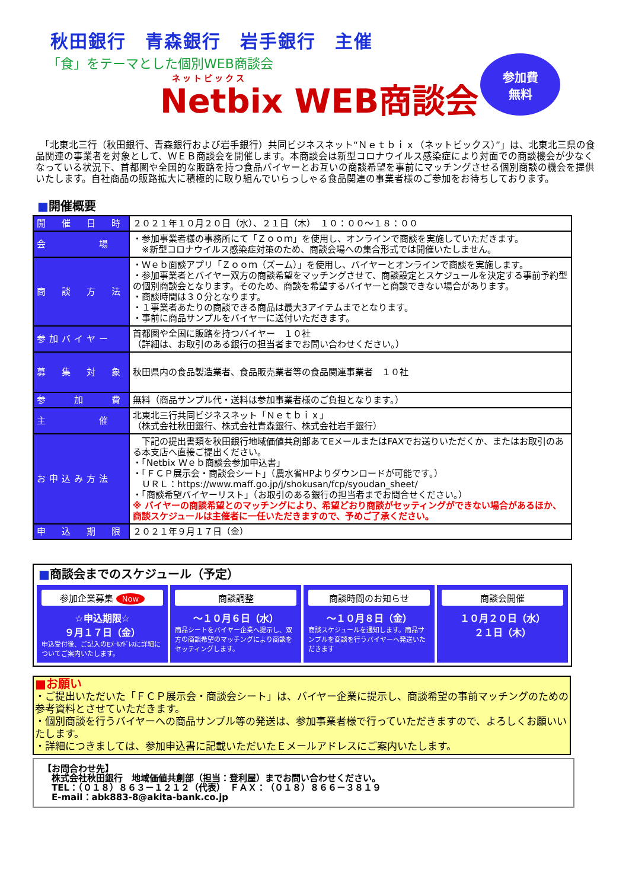秋田銀行　青森銀行　岩手銀行　主催
「食」をテーマとした個別WEB商談会
ネットビックス
Netbix WEB商談会
参加費
無料
　「北東北三行（秋田銀行、青森銀行および岩手銀行）共同ビジネスネット“Ｎｅｔｂｉｘ（ネットビックス）”」は、北東北三県の食品関連の事業者を対象として、ＷＥＢ商談会を開催します。本商談会は新型コロナウイルス感染症により対面での商談機会が少なくなっている状況下、首都圏や全国的な販路を持つ食品バイヤーとお互いの商談希望を事前にマッチングさせる個別商談の機会を提供いたします。自社商品の販路拡大に積極的に取り組んでいらっしゃる食品関連の事業者様のご参加をお待ちしております。
■開催概要
| 開 催 日 時 | ２０２１年１０月２０日（水）、２１日（木） １０：００～１８：００ |
| 会 場 | ・参加事業者様の事務所にて「Ｚｏｏｍ」を使用し、オンラインで商談を実施していただきます。 ※新型コロナウイルス感染症対策のため、商談会場への集合形式では開催いたしません。 |
| 商 談 方 法 | ・Ｗｅｂ面談アプリ「Ｚｏｏｍ（ズーム）」を使用し、バイヤーとオンラインで商談を実施します。 ・参加事業者とバイヤー双方の商談希望をマッチングさせて、商談設定とスケジュールを決定する事前予約型の個別商談会となります。そのため、商談を希望するバイヤーと商談できない場合があります。 ・商談時間は３０分となります。 ・１事業者あたりの商談できる商品は最大3アイテムまでとなります。 ・事前に商品サンプルをバイヤーに送付いただきます。 |
| 参加バイヤー | 首都圏や全国に販路を持つバイヤー １０社 （詳細は、お取引のある銀行の担当者までお問い合わせください。） |
| 募 集 対 象 | 秋田県内の食品製造業者、食品販売業者等の食品関連事業者 １０社 |
| 参 加 費 | 無料（商品サンプル代・送料は参加事業者様のご負担となります。） |
| 主 催 | 北東北三行共同ビジネスネット「Ｎｅｔｂｉｘ」 （株式会社秋田銀行、株式会社青森銀行、株式会社岩手銀行） |
| お申込み方法 | 下記の提出書類を秋田銀行地域価値共創部あてEメールまたはFAXでお送りいただくか、またはお取引のある本支店へ直接ご提出ください。 ・「Netbix Ｗｅｂ商談会参加申込書」 ・「ＦＣＰ展示会・商談会シート」（農水省HPよりダウンロードが可能です。） ＵＲＬ：https://www.maff.go.jp/j/shokusan/fcp/syoudan_sheet/ ・「商談希望バイヤーリスト」（お取引のある銀行の担当者までお問合せください。） ※ バイヤーの商談希望とのマッチングにより、希望どおり商談がセッティングができない場合があるほか、商談スケジュールは主催者に一任いただきますので、予めご了承ください。 |
| 申 込 期 限 | ２０２１年９月１７日（金） |
■商談会までのスケジュール（予定）
参加企業募集 Now
☆申込期限☆
９月１７日（金）
申込受付後、ご記入のEﾒｰﾙｱﾄﾞﾚｽに詳細についてご案内いたします。
商談調整
～１０月６日（水）
商品シートをバイヤー企業へ提示し、双方の商談希望のマッチングにより商談をセッティングします。
商談時間のお知らせ
～１０月８日（金）
商談スケジュールを通知します。商品サンプルを商談を行うバイヤーへ発送いただきます
商談会開催
１０月２０日（水）
２１日（木）
■お願い
・ご提出いただいた「ＦＣＰ展示会・商談会シート」は、バイヤー企業に提示し、商談希望の事前マッチングのための参考資料とさせていただきます。
・個別商談を行うバイヤーへの商品サンプル等の発送は、参加事業者様で行っていただきますので、よろしくお願いいたします。
・詳細につきましては、参加申込書に記載いただいたＥメールアドレスにご案内いたします。
【お問合わせ先】
　株式会社秋田銀行　地域価値共創部（担当：登利屋）までお問い合わせください。
　TEL：（０１８）８６３－１２１２（代表）　ＦＡＸ：（０１８）８６６－３８１９
　E-mail：abk883-8@akita-bank.co.jp